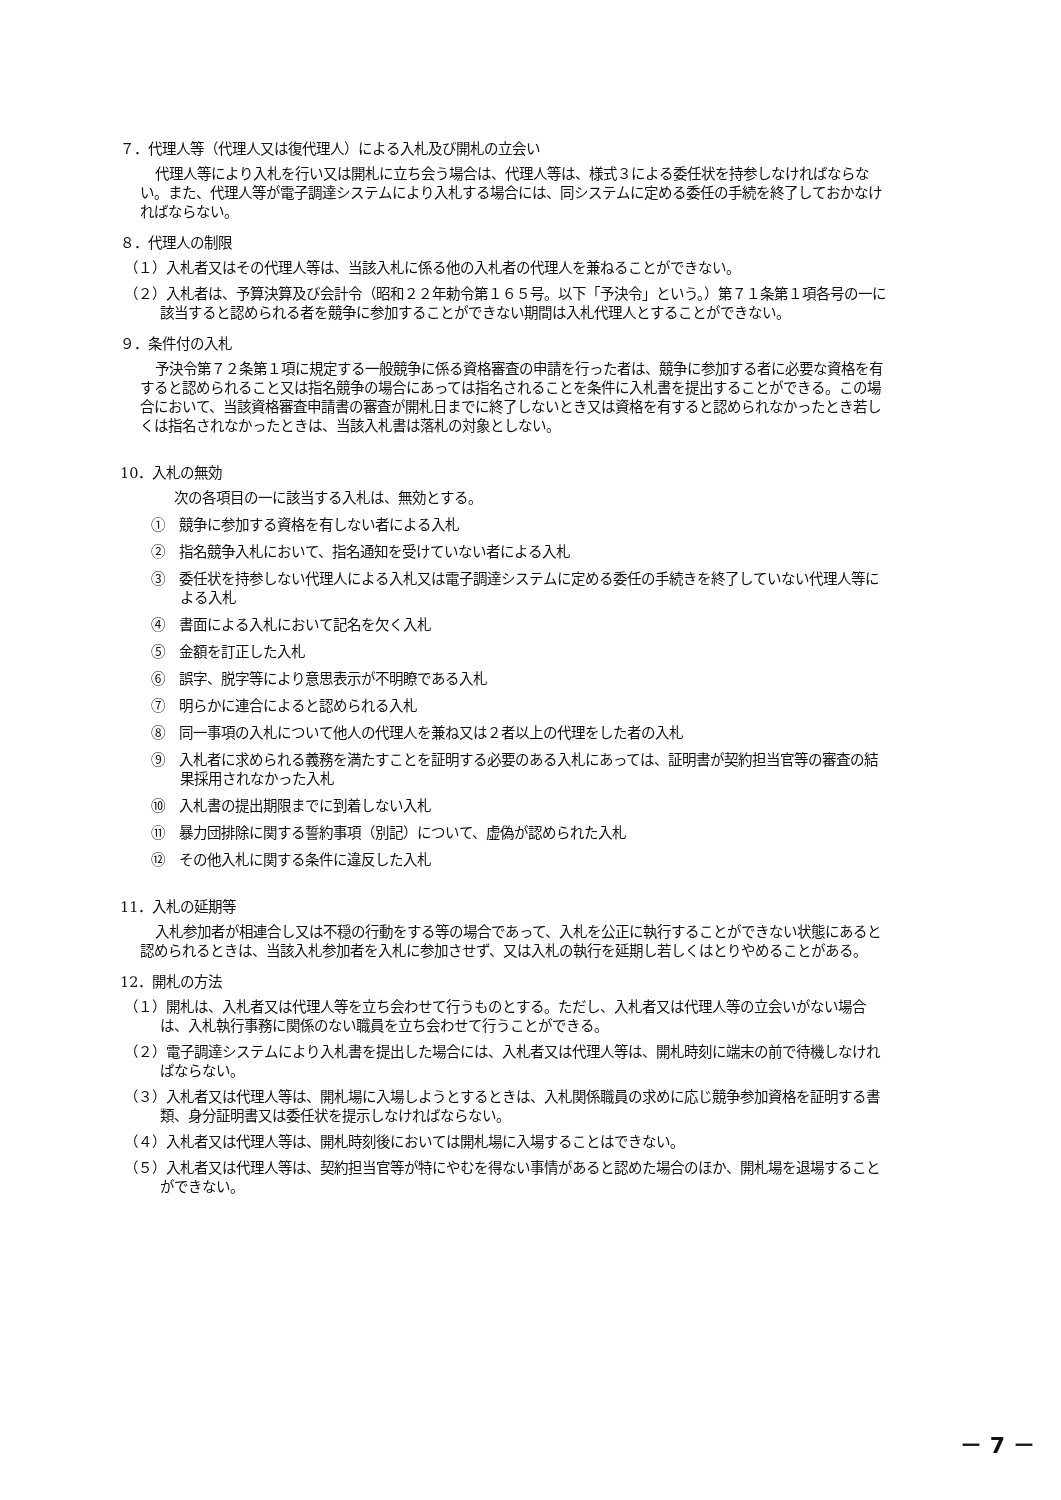７．代理人等（代理人又は復代理人）による入札及び開札の立会い
代理人等により入札を行い又は開札に立ち会う場合は、代理人等は、様式３による委任状を持参しなければならない。また、代理人等が電子調達システムにより入札する場合には、同システムに定める委任の手続を終了しておかなければならない。
８．代理人の制限
（１）入札者又はその代理人等は、当該入札に係る他の入札者の代理人を兼ねることができない。
（２）入札者は、予算決算及び会計令（昭和２２年勅令第１６５号。以下「予決令」という。）第７１条第１項各号の一に該当すると認められる者を競争に参加することができない期間は入札代理人とすることができない。
９．条件付の入札
予決令第７２条第１項に規定する一般競争に係る資格審査の申請を行った者は、競争に参加する者に必要な資格を有すると認められること又は指名競争の場合にあっては指名されることを条件に入札書を提出することができる。この場合において、当該資格審査申請書の審査が開札日までに終了しないとき又は資格を有すると認められなかったとき若しくは指名されなかったときは、当該入札書は落札の対象としない。
10．入札の無効
次の各項目の一に該当する入札は、無効とする。
①　競争に参加する資格を有しない者による入札
②　指名競争入札において、指名通知を受けていない者による入札
③　委任状を持参しない代理人による入札又は電子調達システムに定める委任の手続きを終了していない代理人等による入札
④　書面による入札において記名を欠く入札
⑤　金額を訂正した入札
⑥　誤字、脱字等により意思表示が不明瞭である入札
⑦　明らかに連合によると認められる入札
⑧　同一事項の入札について他人の代理人を兼ね又は２者以上の代理をした者の入札
⑨　入札者に求められる義務を満たすことを証明する必要のある入札にあっては、証明書が契約担当官等の審査の結果採用されなかった入札
⑩　入札書の提出期限までに到着しない入札
⑪　暴力団排除に関する誓約事項（別記）について、虚偽が認められた入札
⑫　その他入札に関する条件に違反した入札
11．入札の延期等
入札参加者が相連合し又は不穏の行動をする等の場合であって、入札を公正に執行することができない状態にあると認められるときは、当該入札参加者を入札に参加させず、又は入札の執行を延期し若しくはとりやめることがある。
12．開札の方法
（１）開札は、入札者又は代理人等を立ち会わせて行うものとする。ただし、入札者又は代理人等の立会いがない場合は、入札執行事務に関係のない職員を立ち会わせて行うことができる。
（２）電子調達システムにより入札書を提出した場合には、入札者又は代理人等は、開札時刻に端末の前で待機しなければならない。
（３）入札者又は代理人等は、開札場に入場しようとするときは、入札関係職員の求めに応じ競争参加資格を証明する書類、身分証明書又は委任状を提示しなければならない。
（４）入札者又は代理人等は、開札時刻後においては開札場に入場することはできない。
（５）入札者又は代理人等は、契約担当官等が特にやむを得ない事情があると認めた場合のほか、開札場を退場することができない。
－ 7 －